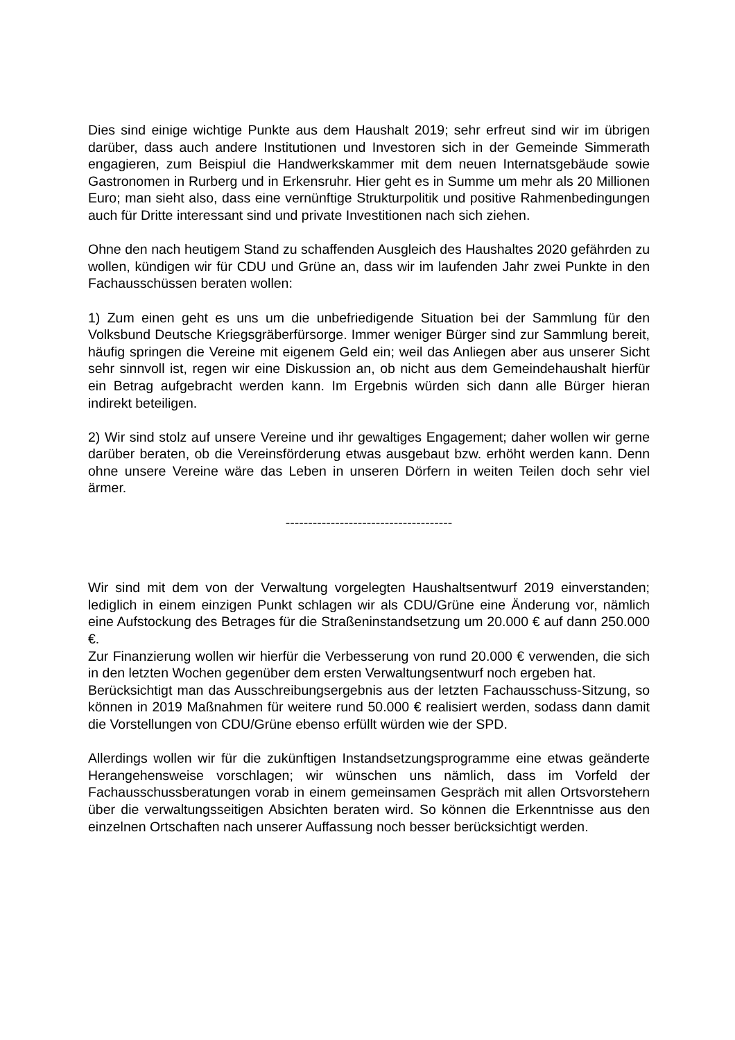Dies sind einige wichtige Punkte aus dem Haushalt 2019; sehr erfreut sind wir im übrigen darüber, dass auch andere Institutionen und Investoren sich in der Gemeinde Simmerath engagieren, zum Beispiul die Handwerkskammer mit dem neuen Internatsgebäude sowie Gastronomen in Rurberg und in Erkensruhr. Hier geht es in Summe um mehr als 20 Millionen Euro; man sieht also, dass eine vernünftige Strukturpolitik und positive Rahmenbedingungen auch für Dritte interessant sind und private Investitionen nach sich ziehen.
Ohne den nach heutigem Stand zu schaffenden Ausgleich des Haushaltes 2020 gefährden zu wollen, kündigen wir für CDU und Grüne an, dass wir im laufenden Jahr zwei Punkte in den Fachausschüssen beraten wollen:
1) Zum einen geht es uns um die unbefriedigende Situation bei der Sammlung für den Volksbund Deutsche Kriegsgräberfürsorge. Immer weniger Bürger sind zur Sammlung bereit, häufig springen die Vereine mit eigenem Geld ein; weil das Anliegen aber aus unserer Sicht sehr sinnvoll ist, regen wir eine Diskussion an, ob nicht aus dem Gemeindehaushalt hierfür ein Betrag aufgebracht werden kann. Im Ergebnis würden sich dann alle Bürger hieran indirekt beteiligen.
2) Wir sind stolz auf unsere Vereine und ihr gewaltiges Engagement; daher wollen wir gerne darüber beraten, ob die Vereinsförderung etwas ausgebaut bzw. erhöht werden kann. Denn ohne unsere Vereine wäre das Leben in unseren Dörfern in weiten Teilen doch sehr viel ärmer.
-------------------------------------
Wir sind mit dem von der Verwaltung vorgelegten Haushaltsentwurf 2019 einverstanden; lediglich in einem einzigen Punkt schlagen wir als CDU/Grüne eine Änderung vor, nämlich eine Aufstockung des Betrages für die Straßeninstandsetzung um 20.000 € auf dann 250.000 €.
Zur Finanzierung wollen wir hierfür die Verbesserung von rund 20.000 € verwenden, die sich in den letzten Wochen gegenüber dem ersten Verwaltungsentwurf noch ergeben hat.
Berücksichtigt man das Ausschreibungsergebnis aus der letzten Fachausschuss-Sitzung, so können in 2019 Maßnahmen für weitere rund 50.000 € realisiert werden, sodass dann damit die Vorstellungen von CDU/Grüne ebenso erfüllt würden wie der SPD.
Allerdings wollen wir für die zukünftigen Instandsetzungsprogramme eine etwas geänderte Herangehensweise vorschlagen; wir wünschen uns nämlich, dass im Vorfeld der Fachausschussberatungen vorab in einem gemeinsamen Gespräch mit allen Ortsvorstehern über die verwaltungsseitigen Absichten beraten wird. So können die Erkenntnisse aus den einzelnen Ortschaften nach unserer Auffassung noch besser berücksichtigt werden.